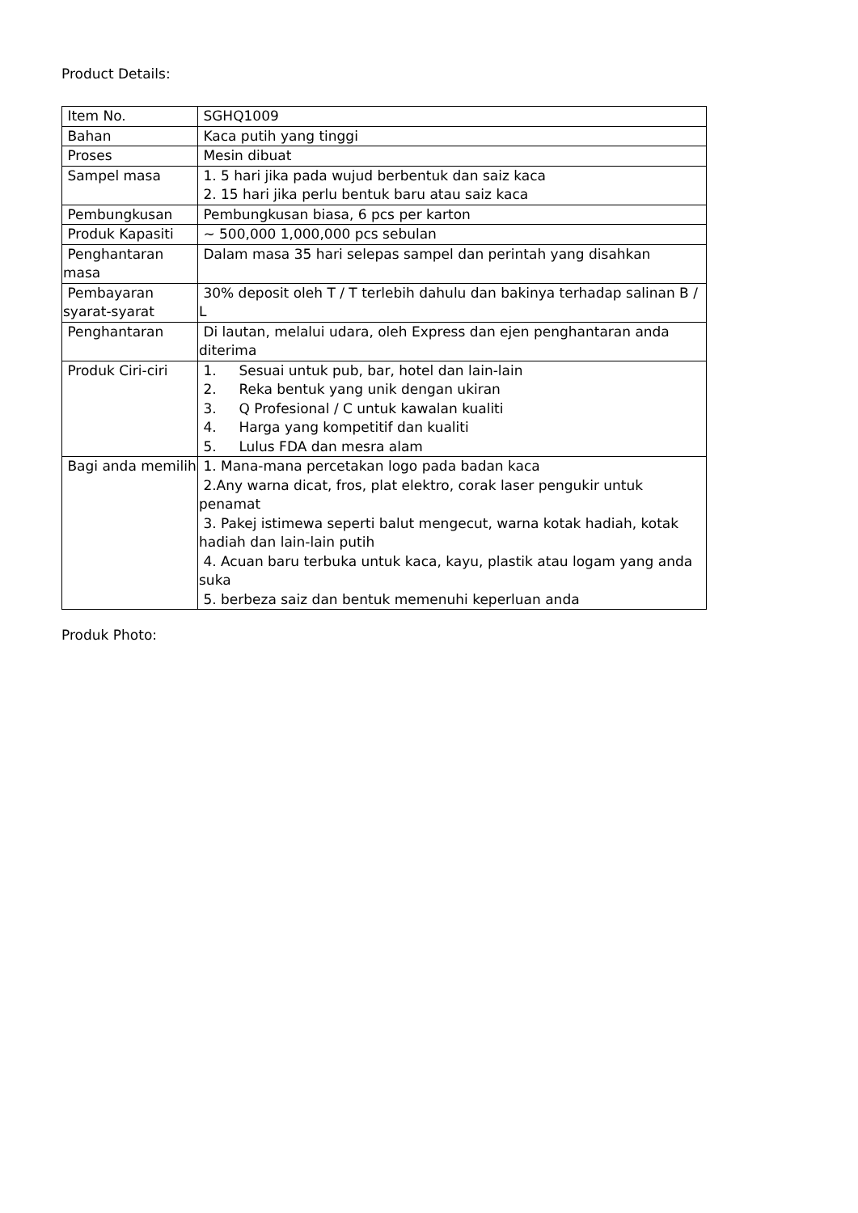Product Details:
| Item No. | SGHQ1009 |
| Bahan | Kaca putih yang tinggi |
| Proses | Mesin dibuat |
| Sampel masa | 1. 5 hari jika pada wujud berbentuk dan saiz kaca 2. 15 hari jika perlu bentuk baru atau saiz kaca |
| Pembungkusan | Pembungkusan biasa, 6 pcs per karton |
| Produk Kapasiti | ~ 500,000 1,000,000 pcs sebulan |
| Penghantaran masa | Dalam masa 35 hari selepas sampel dan perintah yang disahkan |
| Pembayaran syarat-syarat | 30% deposit oleh T / T terlebih dahulu dan bakinya terhadap salinan B / L |
| Penghantaran | Di lautan, melalui udara, oleh Express dan ejen penghantaran anda diterima |
| Produk Ciri-ciri | 1. Sesuai untuk pub, bar, hotel dan lain-lain 2. Reka bentuk yang unik dengan ukiran 3. Q Profesional / C untuk kawalan kualiti 4. Harga yang kompetitif dan kualiti 5. Lulus FDA dan mesra alam |
| Bagi anda memilih | 1. Mana-mana percetakan logo pada badan kaca 2.Any warna dicat, fros, plat elektro, corak laser pengukir untuk penamat 3. Pakej istimewa seperti balut mengecut, warna kotak hadiah, kotak hadiah dan lain-lain putih 4. Acuan baru terbuka untuk kaca, kayu, plastik atau logam yang anda suka 5. berbeza saiz dan bentuk memenuhi keperluan anda |
Produk Photo: